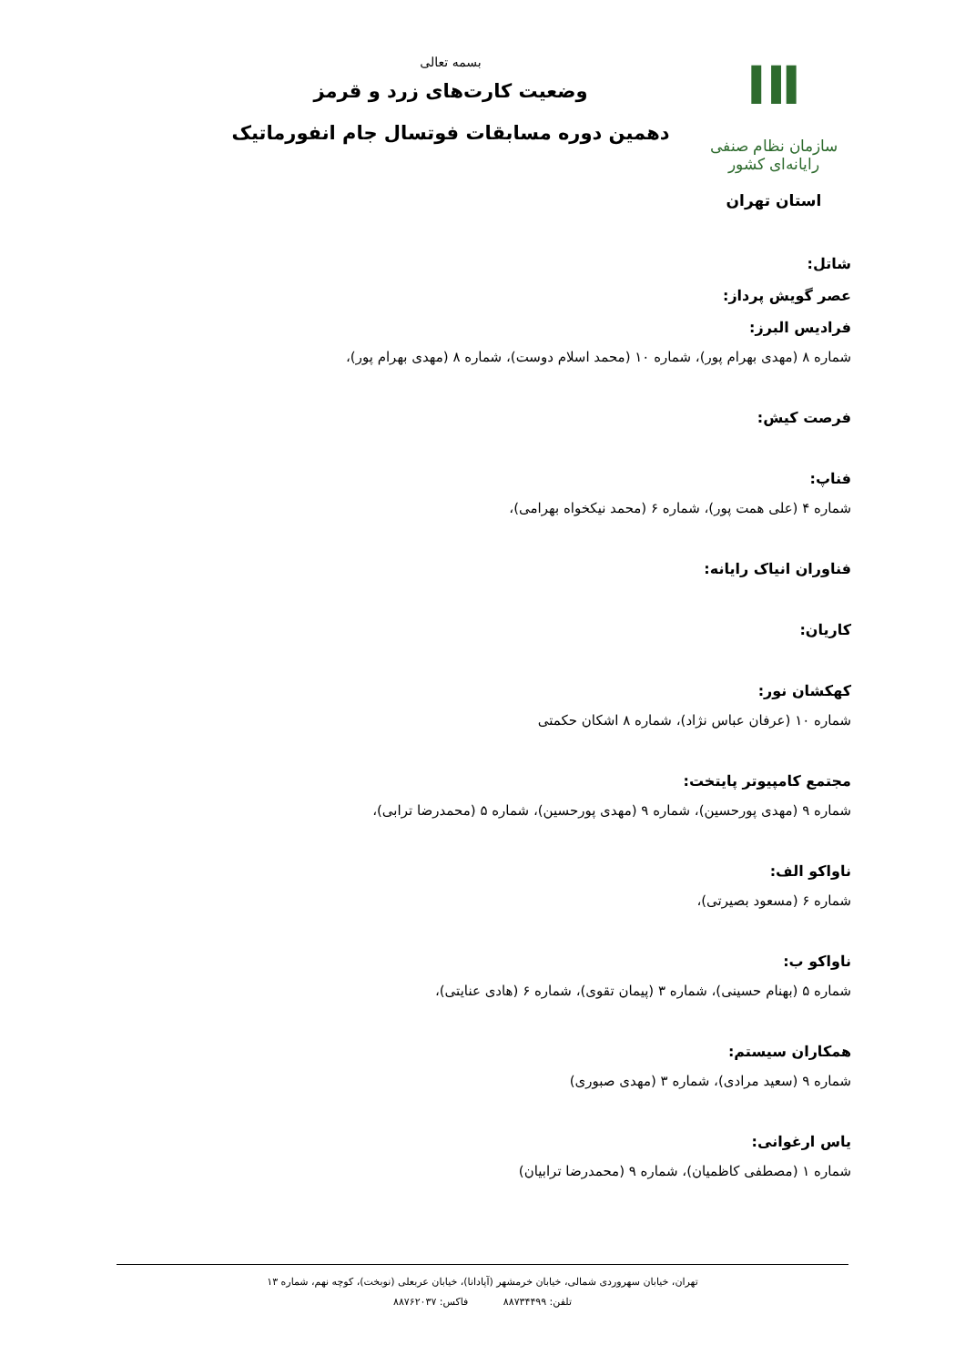ⅠⅡ
سازمان نظام صنفی رایانه‌ای کشور
استان تهران
بسمه تعالی
وضعیت کارت‌های زرد و قرمز
دهمین دوره مسابقات فوتسال جام انفورماتیک
شاتل:
عصر گویش پرداز:
فرادیس البرز:
شماره ۸ (مهدی بهرام پور)، شماره ۱۰ (محمد اسلام دوست)، شماره ۸ (مهدی بهرام پور)،
فرصت کیش:
فناپ:
شماره ۴ (علی همت پور)، شماره ۶ (محمد نیکخواه بهرامی)،
فناوران انیاک رایانه:
کاریان:
کهکشان نور:
شماره ۱۰ (عرفان عباس نژاد)، شماره ۸ اشکان حکمتی
مجتمع کامپیوتر پایتخت:
شماره ۹ (مهدی پورحسین)، شماره ۹ (مهدی پورحسین)، شماره ۵ (محمدرضا ترابی)،
ناواکو الف:
شماره ۶ (مسعود بصیرتی)،
ناواکو ب:
شماره ۵ (بهنام حسینی)، شماره ۳ (پیمان تقوی)، شماره ۶ (هادی عنایتی)،
همکاران سیستم:
شماره ۹ (سعید مرادی)، شماره ۳ (مهدی صبوری)
یاس ارغوانی:
شماره ۱ (مصطفی کاظمیان)، شماره ۹ (محمدرضا ترابیان)
تهران، خیابان سهروردی شمالی، خیابان خرمشهر (آپادانا)، خیابان عربعلی (نوبخت)، کوچه نهم، شماره ۱۳
تلفن: ۸۸۷۳۴۴۹۹ فاکس: ۸۸۷۶۲۰۳۷